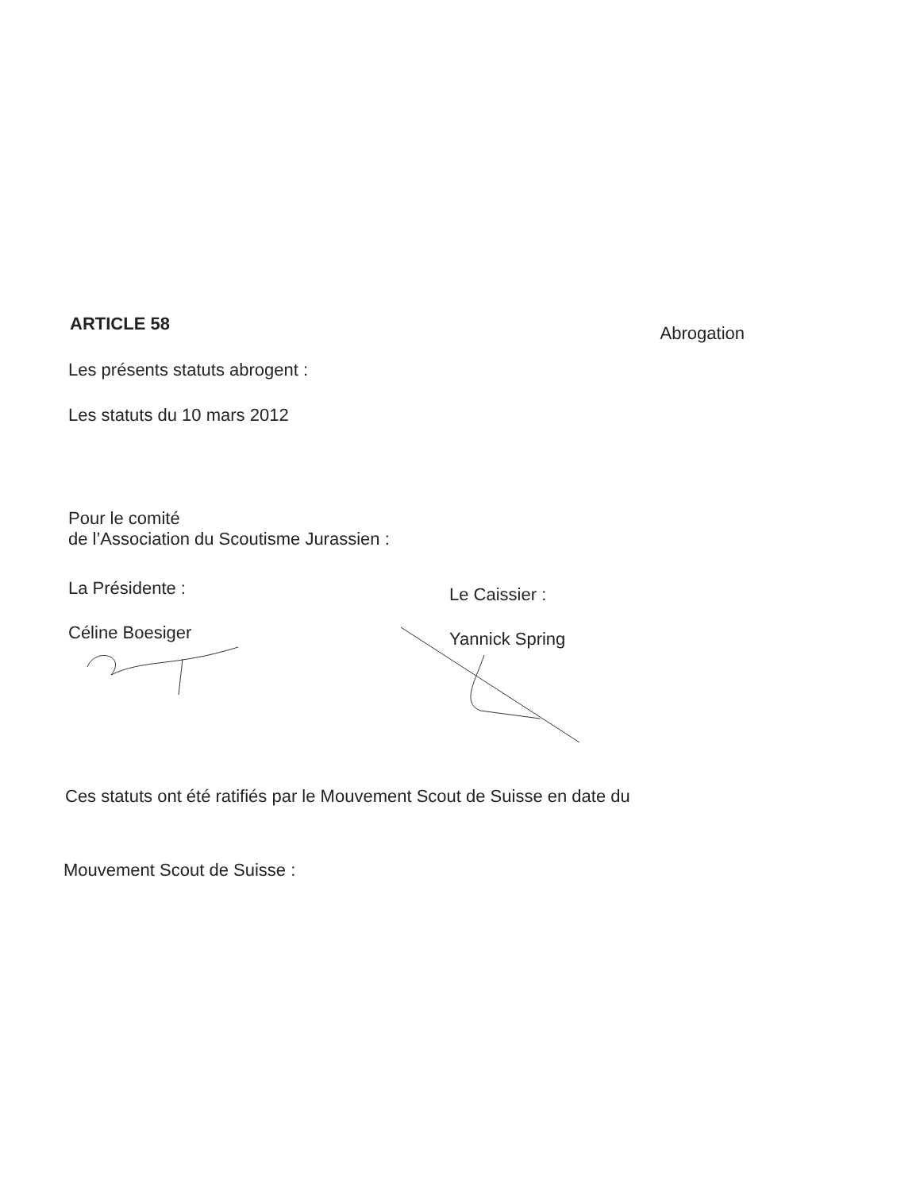ARTICLE 58
Abrogation
Les présents statuts abrogent :
Les statuts du 10 mars 2012
Pour le comité
de l’Association du Scoutisme Jurassien :
La Présidente :
Céline Boesiger
Le Caissier :
Yannick Spring
Ces statuts ont été ratifiés par le Mouvement Scout de Suisse en date du
Mouvement Scout de Suisse :